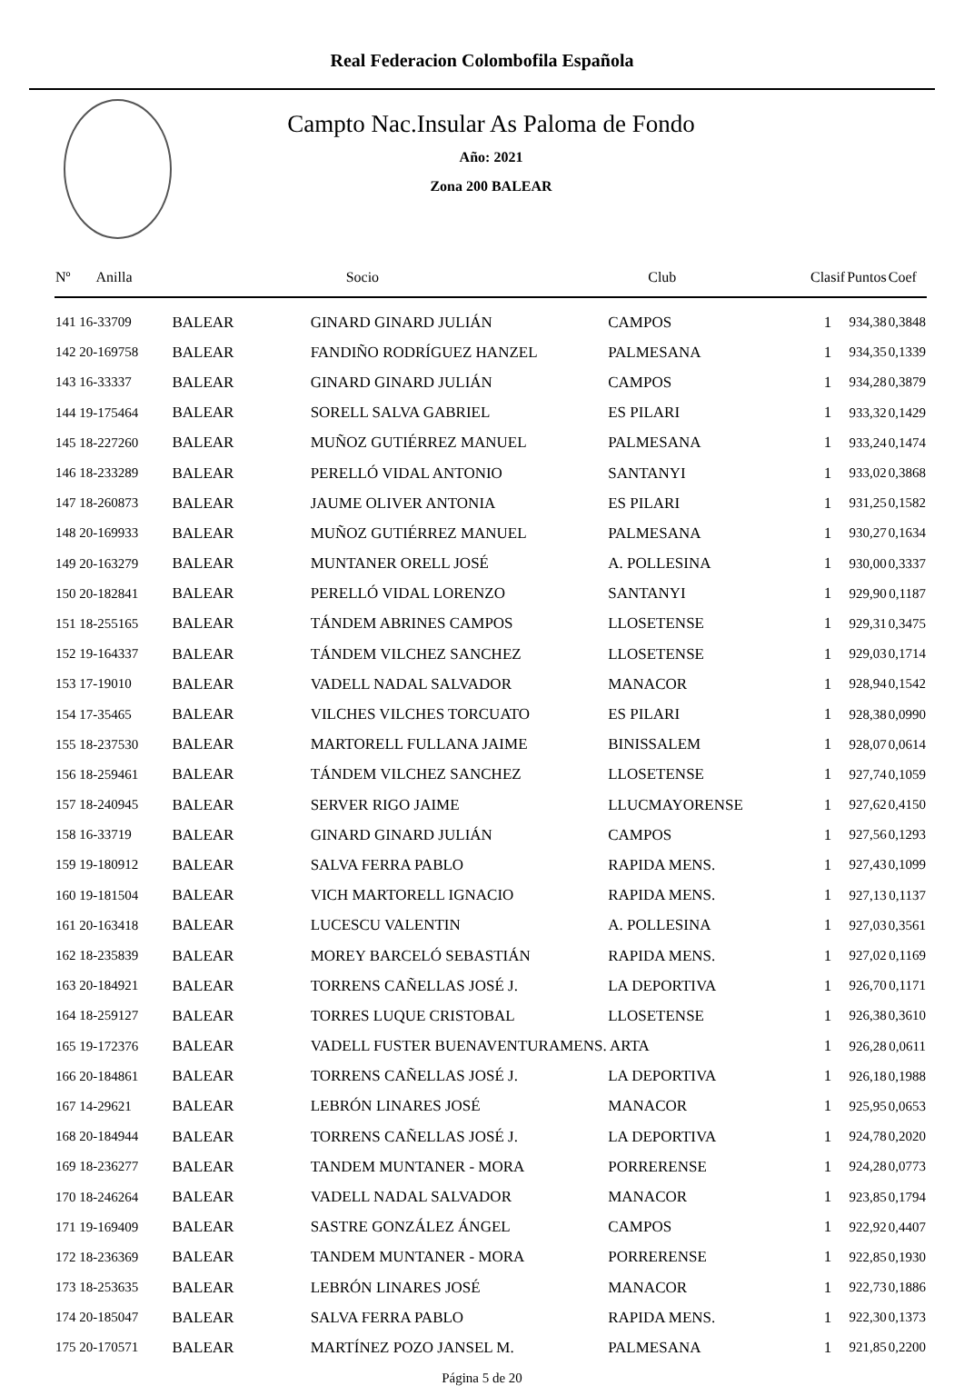Real Federacion Colombofila Española
Campto Nac.Insular As Paloma de Fondo
Año: 2021
Zona 200 BALEAR
| Nº Anilla | | Socio | Club | Clasif | Puntos | Coef |
| --- | --- | --- | --- | --- | --- | --- |
| 141 16-33709 | BALEAR | GINARD GINARD JULIÁN | CAMPOS | 1 | 934,38 | 0,3848 |
| 142 20-169758 | BALEAR | FANDIÑO RODRÍGUEZ HANZEL | PALMESANA | 1 | 934,35 | 0,1339 |
| 143 16-33337 | BALEAR | GINARD GINARD JULIÁN | CAMPOS | 1 | 934,28 | 0,3879 |
| 144 19-175464 | BALEAR | SORELL SALVA GABRIEL | ES PILARI | 1 | 933,32 | 0,1429 |
| 145 18-227260 | BALEAR | MUÑOZ GUTIÉRREZ MANUEL | PALMESANA | 1 | 933,24 | 0,1474 |
| 146 18-233289 | BALEAR | PERELLÓ VIDAL ANTONIO | SANTANYI | 1 | 933,02 | 0,3868 |
| 147 18-260873 | BALEAR | JAUME OLIVER ANTONIA | ES PILARI | 1 | 931,25 | 0,1582 |
| 148 20-169933 | BALEAR | MUÑOZ GUTIÉRREZ MANUEL | PALMESANA | 1 | 930,27 | 0,1634 |
| 149 20-163279 | BALEAR | MUNTANER ORELL JOSÉ | A. POLLESINA | 1 | 930,00 | 0,3337 |
| 150 20-182841 | BALEAR | PERELLÓ VIDAL LORENZO | SANTANYI | 1 | 929,90 | 0,1187 |
| 151 18-255165 | BALEAR | TÁNDEM ABRINES CAMPOS | LLOSETENSE | 1 | 929,31 | 0,3475 |
| 152 19-164337 | BALEAR | TÁNDEM VILCHEZ SANCHEZ | LLOSETENSE | 1 | 929,03 | 0,1714 |
| 153 17-19010 | BALEAR | VADELL NADAL SALVADOR | MANACOR | 1 | 928,94 | 0,1542 |
| 154 17-35465 | BALEAR | VILCHES VILCHES TORCUATO | ES PILARI | 1 | 928,38 | 0,0990 |
| 155 18-237530 | BALEAR | MARTORELL FULLANA JAIME | BINISSALEM | 1 | 928,07 | 0,0614 |
| 156 18-259461 | BALEAR | TÁNDEM VILCHEZ SANCHEZ | LLOSETENSE | 1 | 927,74 | 0,1059 |
| 157 18-240945 | BALEAR | SERVER RIGO JAIME | LLUCMAYORENSE | 1 | 927,62 | 0,4150 |
| 158 16-33719 | BALEAR | GINARD GINARD JULIÁN | CAMPOS | 1 | 927,56 | 0,1293 |
| 159 19-180912 | BALEAR | SALVA FERRA PABLO | RAPIDA MENS. | 1 | 927,43 | 0,1099 |
| 160 19-181504 | BALEAR | VICH MARTORELL IGNACIO | RAPIDA MENS. | 1 | 927,13 | 0,1137 |
| 161 20-163418 | BALEAR | LUCESCU VALENTIN | A. POLLESINA | 1 | 927,03 | 0,3561 |
| 162 18-235839 | BALEAR | MOREY BARCELÓ SEBASTIÁN | RAPIDA MENS. | 1 | 927,02 | 0,1169 |
| 163 20-184921 | BALEAR | TORRENS CAÑELLAS JOSÉ J. | LA DEPORTIVA | 1 | 926,70 | 0,1171 |
| 164 18-259127 | BALEAR | TORRES LUQUE CRISTOBAL | LLOSETENSE | 1 | 926,38 | 0,3610 |
| 165 19-172376 | BALEAR | VADELL FUSTER BUENAVENTURAMENS. ARTA | | 1 | 926,28 | 0,0611 |
| 166 20-184861 | BALEAR | TORRENS CAÑELLAS JOSÉ J. | LA DEPORTIVA | 1 | 926,18 | 0,1988 |
| 167 14-29621 | BALEAR | LEBRÓN LINARES JOSÉ | MANACOR | 1 | 925,95 | 0,0653 |
| 168 20-184944 | BALEAR | TORRENS CAÑELLAS JOSÉ J. | LA DEPORTIVA | 1 | 924,78 | 0,2020 |
| 169 18-236277 | BALEAR | TANDEM MUNTANER - MORA | PORRERENSE | 1 | 924,28 | 0,0773 |
| 170 18-246264 | BALEAR | VADELL NADAL SALVADOR | MANACOR | 1 | 923,85 | 0,1794 |
| 171 19-169409 | BALEAR | SASTRE GONZÁLEZ ÁNGEL | CAMPOS | 1 | 922,92 | 0,4407 |
| 172 18-236369 | BALEAR | TANDEM MUNTANER - MORA | PORRERENSE | 1 | 922,85 | 0,1930 |
| 173 18-253635 | BALEAR | LEBRÓN LINARES JOSÉ | MANACOR | 1 | 922,73 | 0,1886 |
| 174 20-185047 | BALEAR | SALVA FERRA PABLO | RAPIDA MENS. | 1 | 922,30 | 0,1373 |
| 175 20-170571 | BALEAR | MARTÍNEZ POZO JANSEL M. | PALMESANA | 1 | 921,85 | 0,2200 |
Página 5 de 20